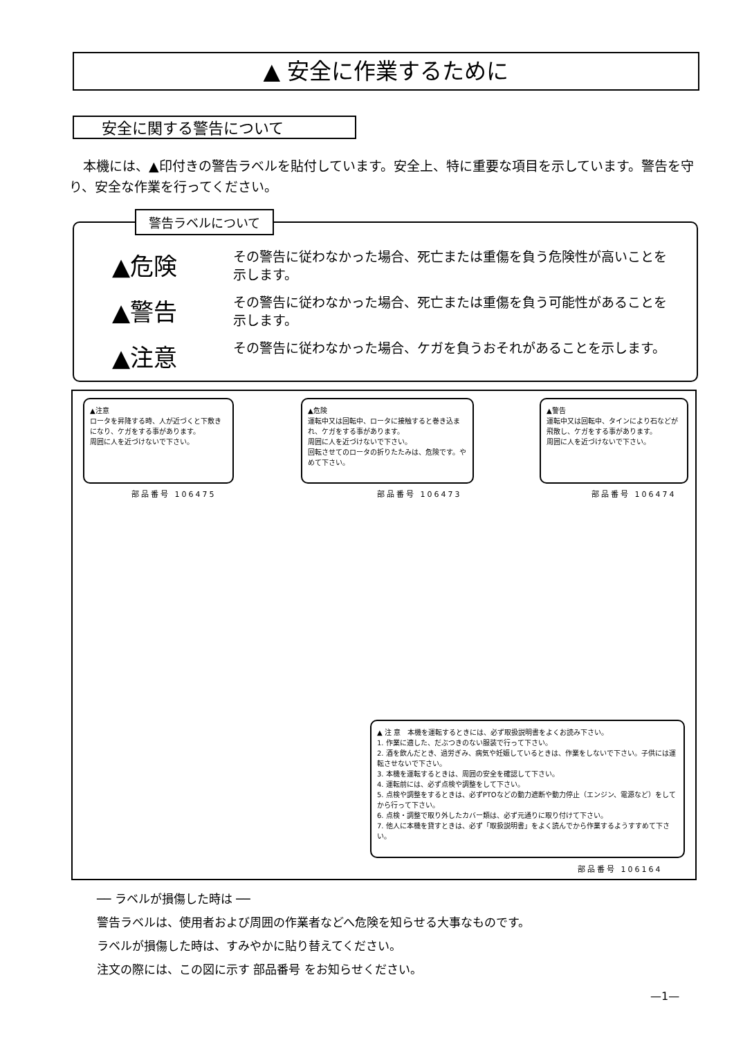▲ 安全に作業するために
安全に関する警告について
本機には、▲印付きの警告ラベルを貼付しています。安全上、特に重要な項目を示しています。警告を守り、安全な作業を行ってください。
▲危険
その警告に従わなかった場合、死亡または重傷を負う危険性が高いことを示します。
▲警告
その警告に従わなかった場合、死亡または重傷を負う可能性があることを示します。
▲注意
その警告に従わなかった場合、ケガを負うおそれがあることを示します。
警告ラベルについて
▲注意
ロータを昇降する時、人が近づくと下敷きになり、ケガをする事があります。
周囲に人を近づけないで下さい。
部品番号 106475
▲危険
運転中又は回転中、ロータに接触すると巻き込まれ、ケガをする事があります。
周囲に人を近づけないで下さい。
回転させてのロータの折りたたみは、危険です。やめて下さい。
部品番号 106473
▲警告
運転中又は回転中、タインにより石などが飛散し、ケガをする事があります。
周囲に人を近づけないで下さい。
部品番号 106474
▲ 注 意　本機を運転するときには、必ず取扱説明書をよくお読み下さい。
1. 作業に適した、だぶつきのない服装で行って下さい。
2. 酒を飲んだとき、過労ぎみ、病気や妊娠しているときは、作業をしないで下さい。子供には運転させないで下さい。
3. 本機を運転するときは、周囲の安全を確認して下さい。
4. 運転前には、必ず点検や調整をして下さい。
5. 点検や調整をするときは、必ずPTOなどの動力遮断や動力停止（エンジン、電源など）をしてから行って下さい。
6. 点検・調整で取り外したカバー類は、必ず元通りに取り付けて下さい。
7. 他人に本機を貸すときは、必ず「取扱説明書」をよく読んでから作業するようすすめて下さい。
部品番号 106164
── ラベルが損傷した時は ──
警告ラベルは、使用者および周囲の作業者などへ危険を知らせる大事なものです。
ラベルが損傷した時は、すみやかに貼り替えてください。
注文の際には、この図に示す 部品番号 をお知らせください。
—1—